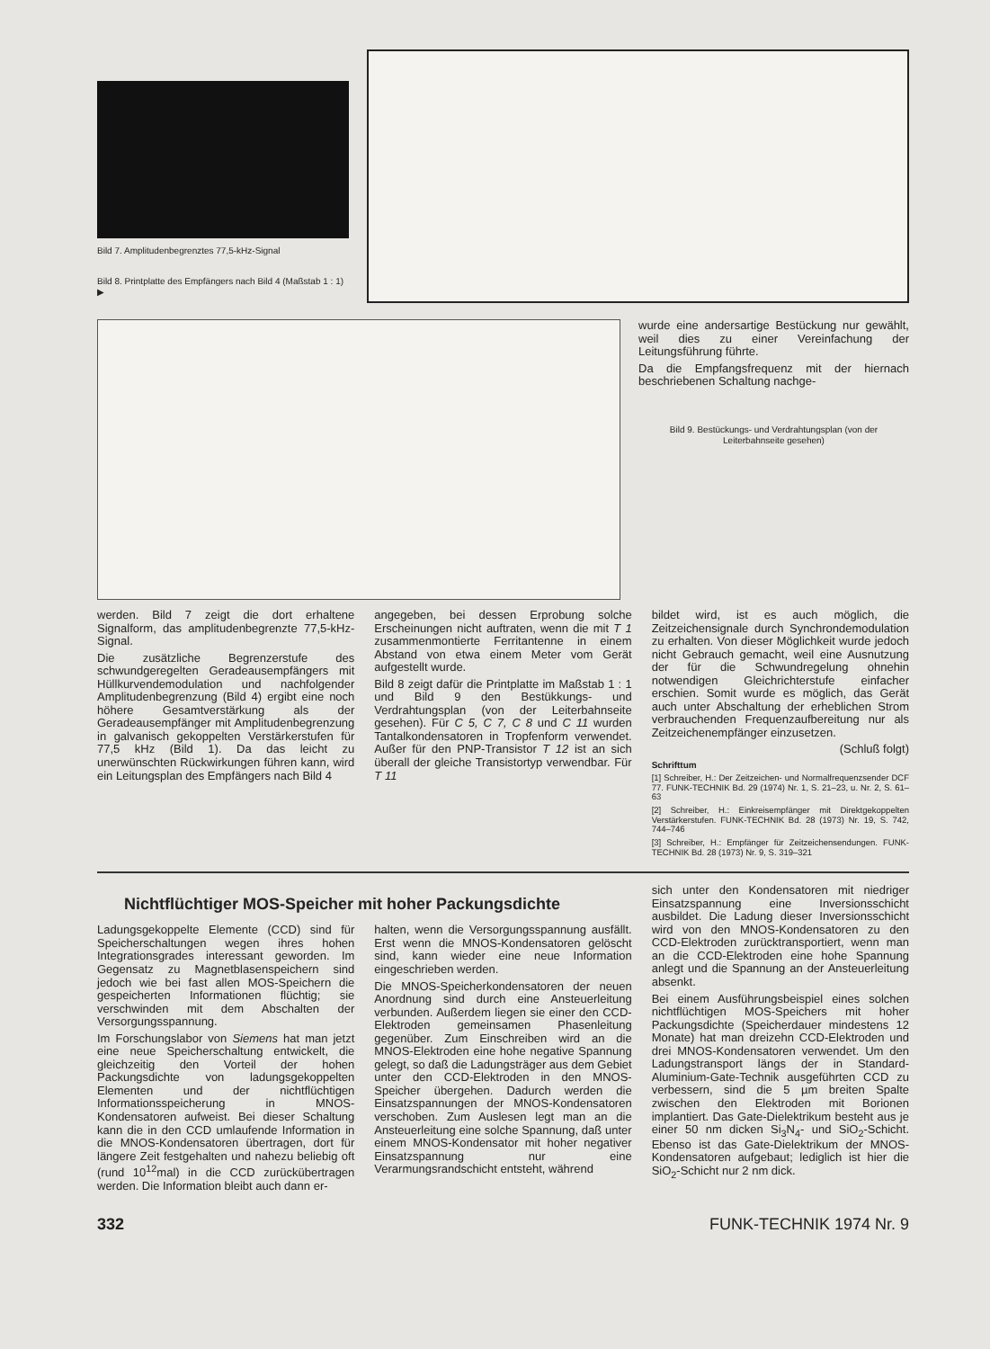Bild 7. Amplitudenbegrenztes 77,5-kHz-Signal
Bild 8. Printplatte des Empfängers nach Bild 4 (Maßstab 1 : 1) ▶
wurde eine andersartige Bestückung nur gewählt, weil dies zu einer Vereinfachung der Leitungsführung führte.
Da die Empfangsfrequenz mit der hiernach beschriebenen Schaltung nachge-
Bild 9. Bestückungs- und Verdrahtungsplan (von der Leiterbahnseite gesehen)
werden. Bild 7 zeigt die dort erhaltene Signalform, das amplitudenbegrenzte 77,5-kHz-Signal.
Die zusätzliche Begrenzerstufe des schwundgeregelten Geradeausempfängers mit Hüllkurvendemodulation und nachfolgender Amplitudenbegrenzung (Bild 4) ergibt eine noch höhere Gesamtverstärkung als der Geradeausempfänger mit Amplitudenbegrenzung in galvanisch gekoppelten Verstärkerstufen für 77,5 kHz (Bild 1). Da das leicht zu unerwünschten Rückwirkungen führen kann, wird ein Leitungsplan des Empfängers nach Bild 4
angegeben, bei dessen Erprobung solche Erscheinungen nicht auftraten, wenn die mit T 1 zusammenmontierte Ferritantenne in einem Abstand von etwa einem Meter vom Gerät aufgestellt wurde.
Bild 8 zeigt dafür die Printplatte im Maßstab 1 : 1 und Bild 9 den Bestükkungs- und Verdrahtungsplan (von der Leiterbahnseite gesehen). Für C 5, C 7, C 8 und C 11 wurden Tantalkondensatoren in Tropfenform verwendet. Außer für den PNP-Transistor T 12 ist an sich überall der gleiche Transistortyp verwendbar. Für T 11
bildet wird, ist es auch möglich, die Zeitzeichensignale durch Synchrondemodulation zu erhalten. Von dieser Möglichkeit wurde jedoch nicht Gebrauch gemacht, weil eine Ausnutzung der für die Schwundregelung ohnehin notwendigen Gleichrichterstufe einfacher erschien. Somit wurde es möglich, das Gerät auch unter Abschaltung der erheblichen Strom verbrauchenden Frequenzaufbereitung nur als Zeitzeichenempfänger einzusetzen.
(Schluß folgt)
Schrifttum
[1] Schreiber, H.: Der Zeitzeichen- und Normalfrequenzsender DCF 77. FUNK-TECHNIK Bd. 29 (1974) Nr. 1, S. 21–23, u. Nr. 2, S. 61–63
[2] Schreiber, H.: Einkreisempfänger mit Direktgekoppelten Verstärkerstufen. FUNK-TECHNIK Bd. 28 (1973) Nr. 19, S. 742, 744–746
[3] Schreiber, H.: Empfänger für Zeitzeichensendungen. FUNK-TECHNIK Bd. 28 (1973) Nr. 9, S. 319–321
Nichtflüchtiger MOS-Speicher mit hoher Packungsdichte
Ladungsgekoppelte Elemente (CCD) sind für Speicherschaltungen wegen ihres hohen Integrationsgrades interessant geworden. Im Gegensatz zu Magnetblasenspeichern sind jedoch wie bei fast allen MOS-Speichern die gespeicherten Informationen flüchtig; sie verschwinden mit dem Abschalten der Versorgungsspannung.
Im Forschungslabor von Siemens hat man jetzt eine neue Speicherschaltung entwickelt, die gleichzeitig den Vorteil der hohen Packungsdichte von ladungsgekoppelten Elementen und der nichtflüchtigen Informationsspeicherung in MNOS-Kondensatoren aufweist. Bei dieser Schaltung kann die in den CCD umlaufende Information in die MNOS-Kondensatoren übertragen, dort für längere Zeit festgehalten und nahezu beliebig oft (rund 10<sup>12</sup>mal) in die CCD zurückübertragen werden. Die Information bleibt auch dann er-
halten, wenn die Versorgungsspannung ausfällt. Erst wenn die MNOS-Kondensatoren gelöscht sind, kann wieder eine neue Information eingeschrieben werden.
Die MNOS-Speicherkondensatoren der neuen Anordnung sind durch eine Ansteuerleitung verbunden. Außerdem liegen sie einer den CCD-Elektroden gemeinsamen Phasenleitung gegenüber. Zum Einschreiben wird an die MNOS-Elektroden eine hohe negative Spannung gelegt, so daß die Ladungsträger aus dem Gebiet unter den CCD-Elektroden in den MNOS-Speicher übergehen. Dadurch werden die Einsatzspannungen der MNOS-Kondensatoren verschoben. Zum Auslesen legt man an die Ansteuerleitung eine solche Spannung, daß unter einem MNOS-Kondensator mit hoher negativer Einsatzspannung nur eine Verarmungsrandschicht entsteht, während
sich unter den Kondensatoren mit niedriger Einsatzspannung eine Inversionsschicht ausbildet. Die Ladung dieser Inversionsschicht wird von den MNOS-Kondensatoren zu den CCD-Elektroden zurücktransportiert, wenn man an die CCD-Elektroden eine hohe Spannung anlegt und die Spannung an der Ansteuerleitung absenkt.
Bei einem Ausführungsbeispiel eines solchen nichtflüchtigen MOS-Speichers mit hoher Packungsdichte (Speicherdauer mindestens 12 Monate) hat man dreizehn CCD-Elektroden und drei MNOS-Kondensatoren verwendet. Um den Ladungstransport längs der in Standard-Aluminium-Gate-Technik ausgeführten CCD zu verbessern, sind die 5 µm breiten Spalte zwischen den Elektroden mit Borionen implantiert. Das Gate-Dielektrikum besteht aus je einer 50 nm dicken Si<sub>3</sub>N<sub>4</sub>- und SiO<sub>2</sub>-Schicht. Ebenso ist das Gate-Dielektrikum der MNOS-Kondensatoren aufgebaut; lediglich ist hier die SiO<sub>2</sub>-Schicht nur 2 nm dick.
332 FUNK-TECHNIK 1974 Nr. 9